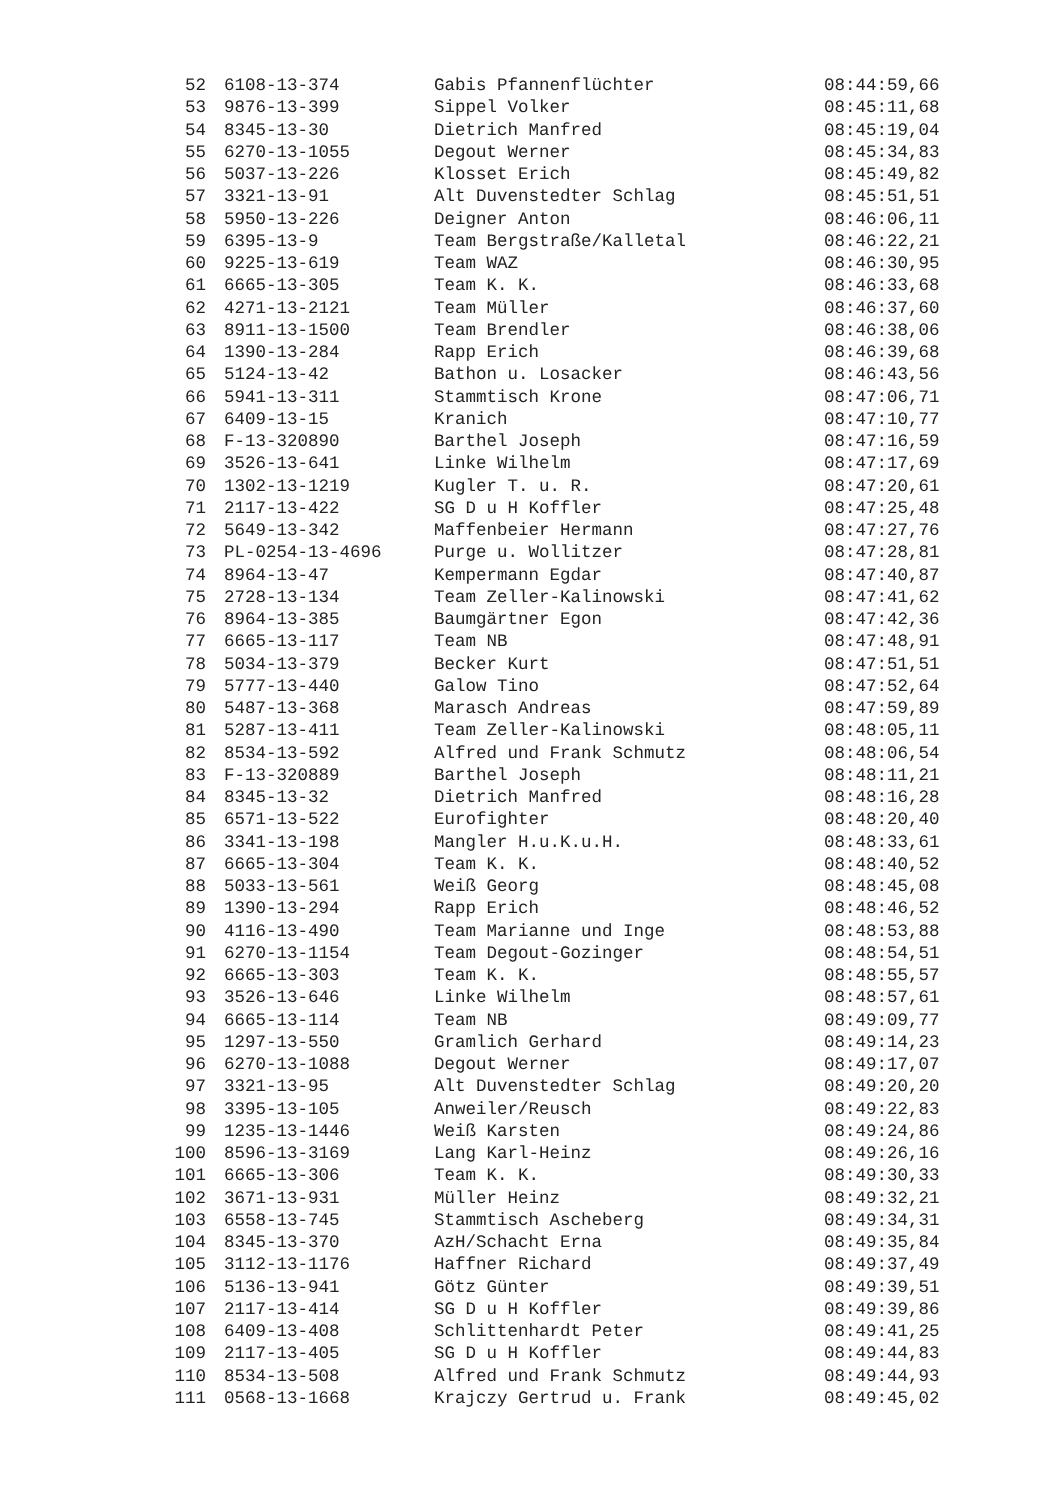| 52 | 6108-13-374 | Gabis Pfannenflüchter | 08:44:59,66 |
| 53 | 9876-13-399 | Sippel Volker | 08:45:11,68 |
| 54 | 8345-13-30 | Dietrich Manfred | 08:45:19,04 |
| 55 | 6270-13-1055 | Degout Werner | 08:45:34,83 |
| 56 | 5037-13-226 | Klosset Erich | 08:45:49,82 |
| 57 | 3321-13-91 | Alt Duvenstedter Schlag | 08:45:51,51 |
| 58 | 5950-13-226 | Deigner Anton | 08:46:06,11 |
| 59 | 6395-13-9 | Team Bergstraße/Kalletal | 08:46:22,21 |
| 60 | 9225-13-619 | Team WAZ | 08:46:30,95 |
| 61 | 6665-13-305 | Team K. K. | 08:46:33,68 |
| 62 | 4271-13-2121 | Team Müller | 08:46:37,60 |
| 63 | 8911-13-1500 | Team Brendler | 08:46:38,06 |
| 64 | 1390-13-284 | Rapp Erich | 08:46:39,68 |
| 65 | 5124-13-42 | Bathon u. Losacker | 08:46:43,56 |
| 66 | 5941-13-311 | Stammtisch Krone | 08:47:06,71 |
| 67 | 6409-13-15 | Kranich | 08:47:10,77 |
| 68 | F-13-320890 | Barthel Joseph | 08:47:16,59 |
| 69 | 3526-13-641 | Linke Wilhelm | 08:47:17,69 |
| 70 | 1302-13-1219 | Kugler T. u. R. | 08:47:20,61 |
| 71 | 2117-13-422 | SG D u H Koffler | 08:47:25,48 |
| 72 | 5649-13-342 | Maffenbeier Hermann | 08:47:27,76 |
| 73 | PL-0254-13-4696 | Purge u. Wollitzer | 08:47:28,81 |
| 74 | 8964-13-47 | Kempermann Egdar | 08:47:40,87 |
| 75 | 2728-13-134 | Team Zeller-Kalinowski | 08:47:41,62 |
| 76 | 8964-13-385 | Baumgärtner Egon | 08:47:42,36 |
| 77 | 6665-13-117 | Team NB | 08:47:48,91 |
| 78 | 5034-13-379 | Becker Kurt | 08:47:51,51 |
| 79 | 5777-13-440 | Galow Tino | 08:47:52,64 |
| 80 | 5487-13-368 | Marasch Andreas | 08:47:59,89 |
| 81 | 5287-13-411 | Team Zeller-Kalinowski | 08:48:05,11 |
| 82 | 8534-13-592 | Alfred und Frank Schmutz | 08:48:06,54 |
| 83 | F-13-320889 | Barthel Joseph | 08:48:11,21 |
| 84 | 8345-13-32 | Dietrich Manfred | 08:48:16,28 |
| 85 | 6571-13-522 | Eurofighter | 08:48:20,40 |
| 86 | 3341-13-198 | Mangler H.u.K.u.H. | 08:48:33,61 |
| 87 | 6665-13-304 | Team K. K. | 08:48:40,52 |
| 88 | 5033-13-561 | Weiß Georg | 08:48:45,08 |
| 89 | 1390-13-294 | Rapp Erich | 08:48:46,52 |
| 90 | 4116-13-490 | Team Marianne und Inge | 08:48:53,88 |
| 91 | 6270-13-1154 | Team Degout-Gozinger | 08:48:54,51 |
| 92 | 6665-13-303 | Team K. K. | 08:48:55,57 |
| 93 | 3526-13-646 | Linke Wilhelm | 08:48:57,61 |
| 94 | 6665-13-114 | Team NB | 08:49:09,77 |
| 95 | 1297-13-550 | Gramlich Gerhard | 08:49:14,23 |
| 96 | 6270-13-1088 | Degout Werner | 08:49:17,07 |
| 97 | 3321-13-95 | Alt Duvenstedter Schlag | 08:49:20,20 |
| 98 | 3395-13-105 | Anweiler/Reusch | 08:49:22,83 |
| 99 | 1235-13-1446 | Weiß Karsten | 08:49:24,86 |
| 100 | 8596-13-3169 | Lang Karl-Heinz | 08:49:26,16 |
| 101 | 6665-13-306 | Team K. K. | 08:49:30,33 |
| 102 | 3671-13-931 | Müller Heinz | 08:49:32,21 |
| 103 | 6558-13-745 | Stammtisch Ascheberg | 08:49:34,31 |
| 104 | 8345-13-370 | AzH/Schacht Erna | 08:49:35,84 |
| 105 | 3112-13-1176 | Haffner Richard | 08:49:37,49 |
| 106 | 5136-13-941 | Götz Günter | 08:49:39,51 |
| 107 | 2117-13-414 | SG D u H Koffler | 08:49:39,86 |
| 108 | 6409-13-408 | Schlittenhardt Peter | 08:49:41,25 |
| 109 | 2117-13-405 | SG D u H Koffler | 08:49:44,83 |
| 110 | 8534-13-508 | Alfred und Frank Schmutz | 08:49:44,93 |
| 111 | 0568-13-1668 | Krajczy Gertrud u. Frank | 08:49:45,02 |